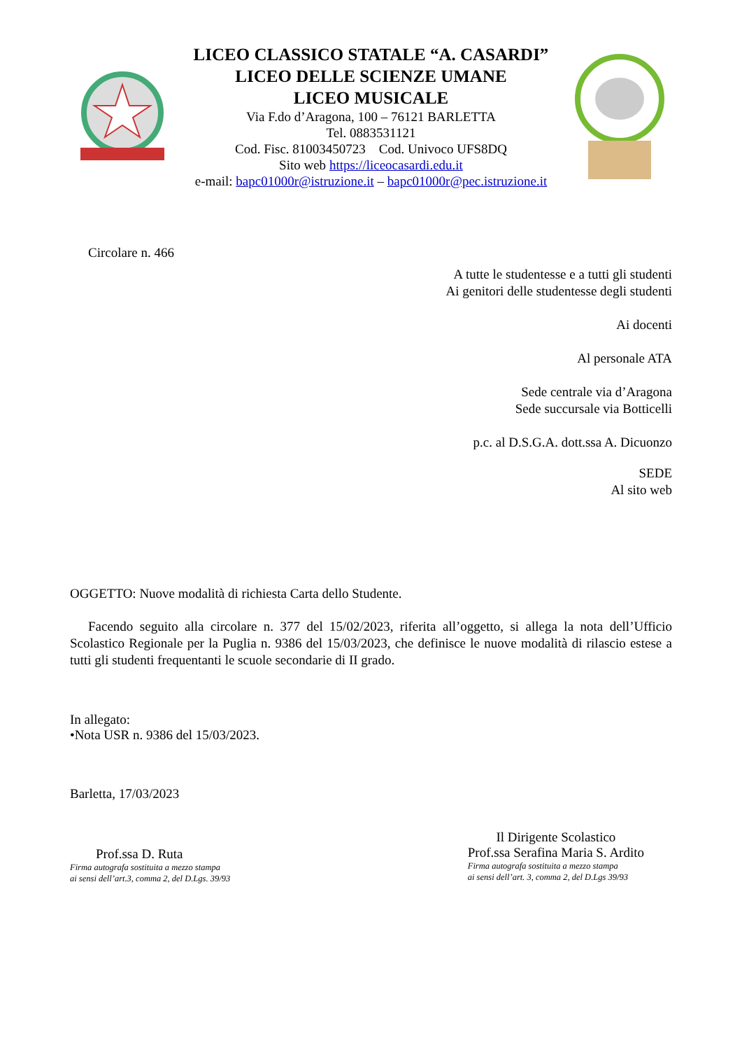LICEO CLASSICO STATALE “A. CASARDI”
LICEO DELLE SCIENZE UMANE
LICEO MUSICALE
Via F.do d’Aragona, 100 – 76121 BARLETTA
Tel. 0883531121
Cod. Fisc. 81003450723 Cod. Univoco UFS8DQ
Sito web https://liceocasardi.edu.it
e-mail: bapc01000r@istruzione.it – bapc01000r@pec.istruzione.it
Circolare n. 466
A tutte le studentesse e a tutti gli studenti
Ai genitori delle studentesse degli studenti
Ai docenti
Al personale ATA
Sede centrale via d’Aragona
Sede succursale via Botticelli
p.c. al D.S.G.A. dott.ssa A. Dicuonzo
SEDE
Al sito web
OGGETTO: Nuove modalità di richiesta Carta dello Studente.
Facendo seguito alla circolare n. 377 del 15/02/2023, riferita all’oggetto, si allega la nota dell’Ufficio Scolastico Regionale per la Puglia n. 9386 del 15/03/2023, che definisce le nuove modalità di rilascio estese a tutti gli studenti frequentanti le scuole secondarie di II grado.
In allegato:
•Nota USR n. 9386 del 15/03/2023.
Barletta, 17/03/2023
Prof.ssa D. Ruta
Firma autografa sostituita a mezzo stampa
ai sensi dell’art.3, comma 2, del D.Lgs. 39/93
Il Dirigente Scolastico
Prof.ssa Serafina Maria S. Ardito
Firma autografa sostituita a mezzo stampa
ai sensi dell’art. 3, comma 2, del D.Lgs 39/93